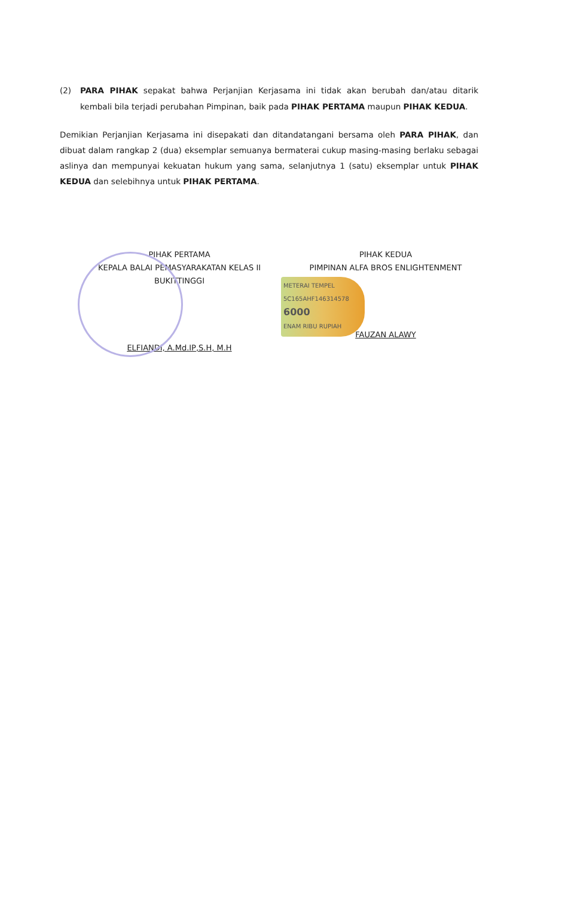(2) PARA PIHAK sepakat bahwa Perjanjian Kerjasama ini tidak akan berubah dan/atau ditarik kembali bila terjadi perubahan Pimpinan, baik pada PIHAK PERTAMA maupun PIHAK KEDUA.
Demikian Perjanjian Kerjasama ini disepakati dan ditandatangani bersama oleh PARA PIHAK, dan dibuat dalam rangkap 2 (dua) eksemplar semuanya bermaterai cukup masing-masing berlaku sebagai aslinya dan mempunyai kekuatan hukum yang sama, selanjutnya 1 (satu) eksemplar untuk PIHAK KEDUA dan selebihnya untuk PIHAK PERTAMA.
PIHAK PERTAMA
KEPALA BALAI PEMASYARAKATAN KELAS II
BUKITTINGGI
ELFIANDI, A.Md.IP,S.H, M.H
PIHAK KEDUA
PIMPINAN ALFA BROS ENLIGHTENMENT
METERAI TEMPEL
5C165AHF146314578
6000
ENAM RIBU RUPIAH
FAUZAN ALAWY